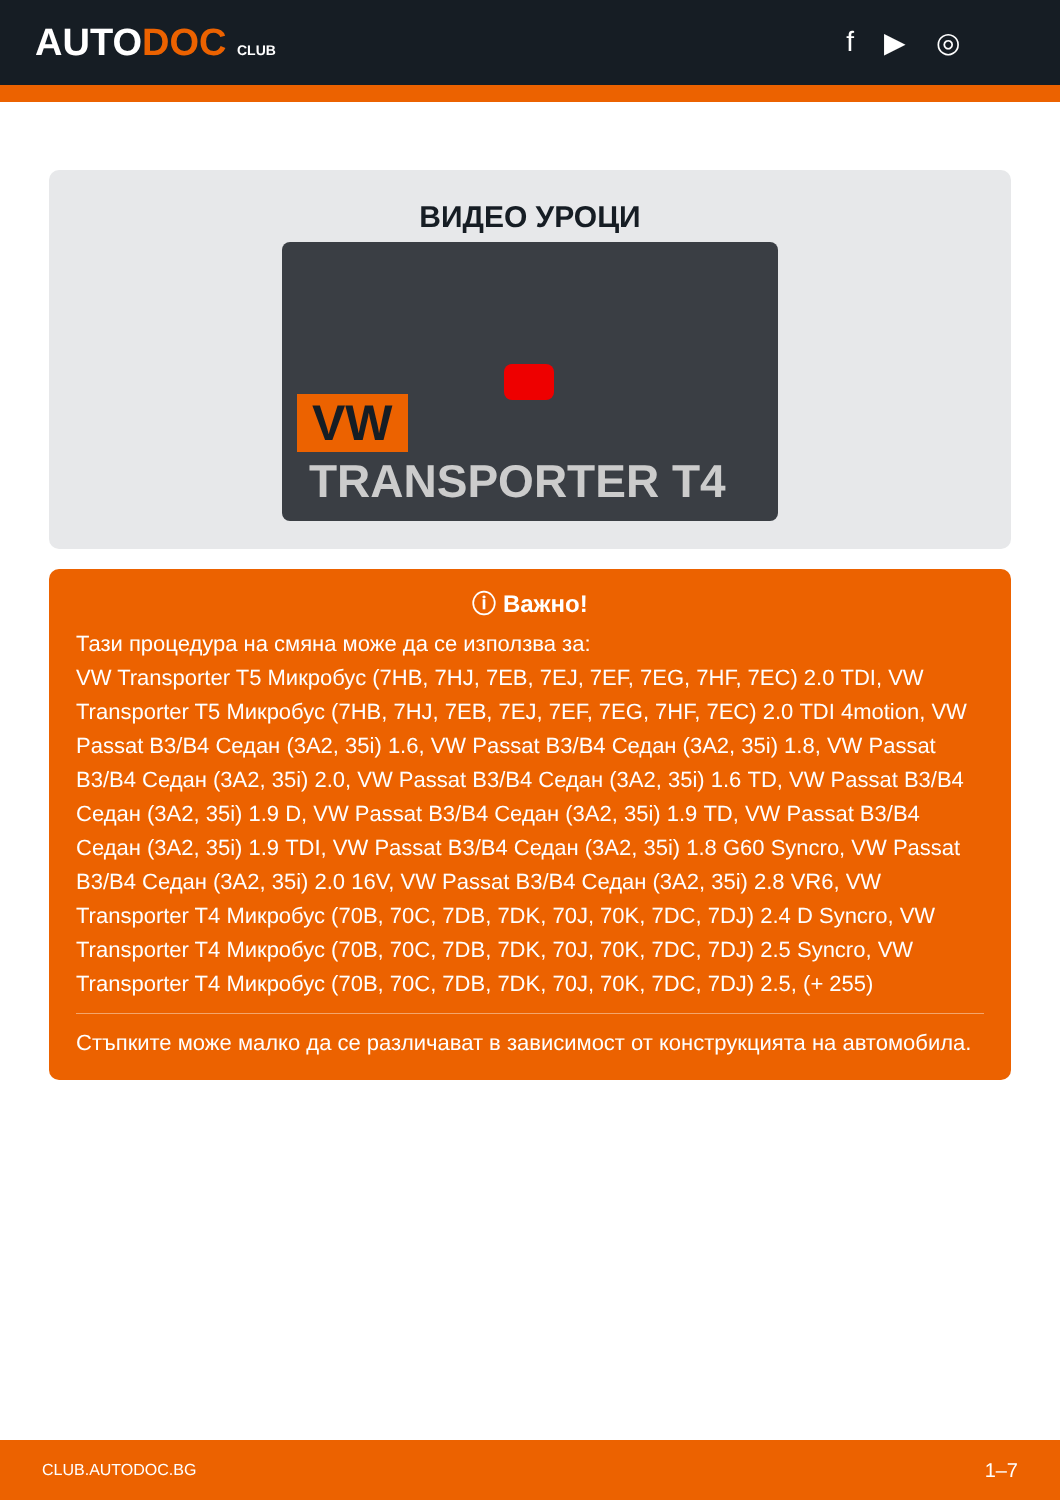AUTODOC CLUB
f ▶ ◎
ВИДЕО УРОЦИ
VW
TRANSPORTER T4
ⓘ Важно!
Тази процедура на смяна може да се използва за:
VW Transporter T5 Микробус (7HB, 7HJ, 7EB, 7EJ, 7EF, 7EG, 7HF, 7EC) 2.0 TDI, VW Transporter T5 Микробус (7HB, 7HJ, 7EB, 7EJ, 7EF, 7EG, 7HF, 7EC) 2.0 TDI 4motion, VW Passat B3/B4 Седан (3A2, 35i) 1.6, VW Passat B3/B4 Седан (3A2, 35i) 1.8, VW Passat B3/B4 Седан (3A2, 35i) 2.0, VW Passat B3/B4 Седан (3A2, 35i) 1.6 TD, VW Passat B3/B4 Седан (3A2, 35i) 1.9 D, VW Passat B3/B4 Седан (3A2, 35i) 1.9 TD, VW Passat B3/B4 Седан (3A2, 35i) 1.9 TDI, VW Passat B3/B4 Седан (3A2, 35i) 1.8 G60 Syncro, VW Passat B3/B4 Седан (3A2, 35i) 2.0 16V, VW Passat B3/B4 Седан (3A2, 35i) 2.8 VR6, VW Transporter T4 Микробус (70B, 70C, 7DB, 7DK, 70J, 70K, 7DC, 7DJ) 2.4 D Syncro, VW Transporter T4 Микробус (70B, 70C, 7DB, 7DK, 70J, 70K, 7DC, 7DJ) 2.5 Syncro, VW Transporter T4 Микробус (70B, 70C, 7DB, 7DK, 70J, 70K, 7DC, 7DJ) 2.5, (+ 255)
Стъпките може малко да се различават в зависимост от конструкцията на автомобила.
CLUB.AUTODOC.BG 1–7